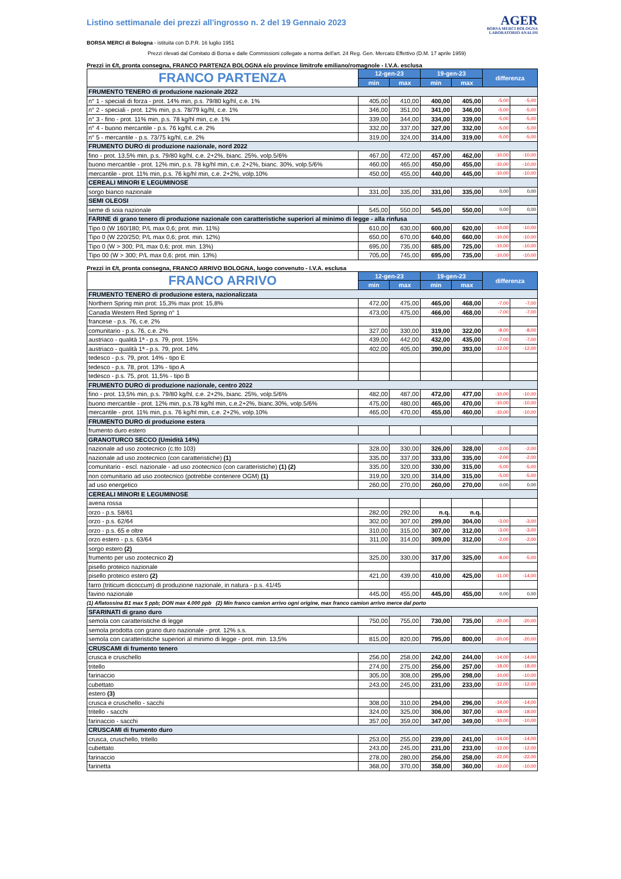Listino settimanale dei prezzi all'ingrosso n. 2 del 19 Gennaio 2023
BORSA MERCI di Bologna - istituita con D.P.R. 16 luglio 1951
AGER
BORSA MERCI BOLOGNA
LABORATORIO ANALISI
Prezzi rilevati dal Comitato di Borsa e dalle Commissioni collegate a norma dell'art. 24 Reg. Gen. Mercato Effettivo (D.M. 17 aprile 1959)
Prezzi in €/t, pronta consegna, FRANCO PARTENZA BOLOGNA e/o province limitrofe emiliano/romagnole - I.V.A. esclusa
| FRANCO PARTENZA | 12-gen-23 | | 19-gen-23 | | differenza | |
| --- | --- | --- | --- | --- | --- | --- |
| | min | max | min | max | | |
| FRUMENTO TENERO di produzione nazionale 2022 | | | | | | |
| n° 1 - speciali di forza - prot. 14% min, p.s. 79/80 kg/hl, c.e. 1% | 405,00 | 410,00 | 400,00 | 405,00 | -5,00 | -5,00 |
| n° 2 - speciali - prot. 12% min, p.s. 78/79 kg/hl, c.e. 1% | 346,00 | 351,00 | 341,00 | 346,00 | -5,00 | -5,00 |
| n° 3 - fino - prot. 11% min, p.s. 78 kg/hl min, c.e. 1% | 339,00 | 344,00 | 334,00 | 339,00 | -5,00 | -5,00 |
| n° 4 - buono mercantile - p.s. 76 kg/hl, c.e. 2% | 332,00 | 337,00 | 327,00 | 332,00 | -5,00 | -5,00 |
| n° 5 - mercantile - p.s. 73/75 kg/hl, c.e. 2% | 319,00 | 324,00 | 314,00 | 319,00 | -5,00 | -5,00 |
| FRUMENTO DURO di produzione nazionale, nord 2022 | | | | | | |
| fino - prot. 13,5% min, p.s. 79/80 kg/hl, c.e. 2+2%, bianc. 25%, volp.5/6% | 467,00 | 472,00 | 457,00 | 462,00 | -10,00 | -10,00 |
| buono mercantile - prot. 12% min, p.s. 78 kg/hl min, c.e. 2+2%, bianc. 30%, volp.5/6% | 460,00 | 465,00 | 450,00 | 455,00 | -10,00 | -10,00 |
| mercantile - prot. 11% min, p.s. 76 kg/hl min, c.e. 2+2%, volp.10% | 450,00 | 455,00 | 440,00 | 445,00 | -10,00 | -10,00 |
| CEREALI MINORI E LEGUMINOSE | | | | | | |
| sorgo bianco nazionale | 331,00 | 335,00 | 331,00 | 335,00 | 0,00 | 0,00 |
| SEMI OLEOSI | | | | | | |
| seme di soia nazionale | 545,00 | 550,00 | 545,00 | 550,00 | 0,00 | 0,00 |
| FARINE di grano tenero di produzione nazionale con caratteristiche superiori al minimo di legge - alla rinfusa | | | | | | |
| Tipo 0 (W 160/180; P/L max 0,6; prot. min. 11%) | 610,00 | 630,00 | 600,00 | 620,00 | -10,00 | -10,00 |
| Tipo 0 (W 220/250; P/L max 0,6; prot. min. 12%) | 650,00 | 670,00 | 640,00 | 660,00 | -10,00 | -10,00 |
| Tipo 0 (W > 300; P/L max 0,6; prot. min. 13%) | 695,00 | 735,00 | 685,00 | 725,00 | -10,00 | -10,00 |
| Tipo 00 (W > 300; P/L max 0,6; prot. min. 13%) | 705,00 | 745,00 | 695,00 | 735,00 | -10,00 | -10,00 |
Prezzi in €/t, pronta consegna, FRANCO ARRIVO BOLOGNA, luogo convenuto - I.V.A. esclusa
| FRANCO ARRIVO | 12-gen-23 | | 19-gen-23 | | differenza | |
| --- | --- | --- | --- | --- | --- | --- |
| | min | max | min | max | | |
| FRUMENTO TENERO di produzione estera, nazionalizzata | | | | | | |
| Northern Spring min prot: 15,3% max prot: 15,8% | 472,00 | 475,00 | 465,00 | 468,00 | -7,00 | -7,00 |
| Canada Western Red Spring n° 1 | 473,00 | 475,00 | 466,00 | 468,00 | -7,00 | -7,00 |
| francese - p.s. 76, c.e. 2% | | | | | | |
| comunitario - p.s. 76, c.e. 2% | 327,00 | 330,00 | 319,00 | 322,00 | -8,00 | -8,00 |
| austriaco - qualità 1ª - p.s. 79, prot. 15% | 439,00 | 442,00 | 432,00 | 435,00 | -7,00 | -7,00 |
| austriaco - qualità 1ª - p.s. 79, prot. 14% | 402,00 | 405,00 | 390,00 | 393,00 | -12,00 | -12,00 |
| tedesco - p.s. 79, prot. 14% - tipo E | | | | | | |
| tedesco - p.s. 78, prot. 13% - tipo A | | | | | | |
| tedesco - p.s. 75, prot. 11,5% - tipo B | | | | | | |
| FRUMENTO DURO di produzione nazionale, centro 2022 | | | | | | |
| fino - prot. 13,5% min, p.s. 79/80 kg/hl, c.e. 2+2%, bianc. 25%, volp.5/6% | 482,00 | 487,00 | 472,00 | 477,00 | -10,00 | -10,00 |
| buono mercantile - prot. 12% min, p.s.78 kg/hl min, c.e.2+2%, bianc.30%, volp.5/6% | 475,00 | 480,00 | 465,00 | 470,00 | -10,00 | -10,00 |
| mercantile - prot. 11% min, p.s. 76 kg/hl min, c.e. 2+2%, volp.10% | 465,00 | 470,00 | 455,00 | 460,00 | -10,00 | -10,00 |
| FRUMENTO DURO di produzione estera | | | | | | |
| frumento duro estero | | | | | | |
| GRANOTURCO SECCO (Umidità 14%) | | | | | | |
| nazionale ad uso zootecnico (c.tto 103) | 328,00 | 330,00 | 326,00 | 328,00 | -2,00 | -2,00 |
| nazionale ad uso zootecnico (con caratteristiche) (1) | 335,00 | 337,00 | 333,00 | 335,00 | -2,00 | -2,00 |
| comunitario - escl. nazionale - ad uso zootecnico (con caratteristiche) (1) (2) | 335,00 | 320,00 | 330,00 | 315,00 | -5,00 | -5,00 |
| non comunitario ad uso zootecnico (potrebbe contenere OGM) (1) | 319,00 | 320,00 | 314,00 | 315,00 | -5,00 | -5,00 |
| ad uso energetico | 260,00 | 270,00 | 260,00 | 270,00 | 0,00 | 0,00 |
| CEREALI MINORI E LEGUMINOSE | | | | | | |
| avena rossa | | | | | | |
| orzo - p.s. 58/61 | 282,00 | 292,00 | n.q. | n.q. | | |
| orzo - p.s. 62/64 | 302,00 | 307,00 | 299,00 | 304,00 | -3,00 | -3,00 |
| orzo - p.s. 65 e oltre | 310,00 | 315,00 | 307,00 | 312,00 | -3,00 | -3,00 |
| orzo estero - p.s. 63/64 | 311,00 | 314,00 | 309,00 | 312,00 | -2,00 | -2,00 |
| sorgo estero (2) | | | | | | |
| frumento per uso zootecnico 2) | 325,00 | 330,00 | 317,00 | 325,00 | -8,00 | -5,00 |
| pisello proteico nazionale | | | | | | |
| pisello proteico estero (2) | 421,00 | 439,00 | 410,00 | 425,00 | -11,00 | -14,00 |
| farro (triticum dicoccum) di produzione nazionale, in natura - p.s. 41/45 | | | | | | |
| favino nazionale | 445,00 | 455,00 | 445,00 | 455,00 | 0,00 | 0,00 |
(1) Aflatossina B1 max 5 ppb; DON max 4.000 ppb (2) Min franco camion arrivo ogni origine, max franco camion arrivo merce dal porto
| SFARINATI di grano duro | | | | | | |
| semola con caratteristiche di legge | 750,00 | 755,00 | 730,00 | 735,00 | -20,00 | -20,00 |
| semola prodotta con grano duro nazionale - prot. 12% s.s. | | | | | | |
| semola con caratteristiche superiori al minimo di legge - prot. min. 13,5% | 815,00 | 820,00 | 795,00 | 800,00 | -20,00 | -20,00 |
| CRUSCAMI di frumento tenero | | | | | | |
| crusca e cruschello | 256,00 | 258,00 | 242,00 | 244,00 | -14,00 | -14,00 |
| tritello | 274,00 | 275,00 | 256,00 | 257,00 | -18,00 | -18,00 |
| farinaccio | 305,00 | 308,00 | 295,00 | 298,00 | -10,00 | -10,00 |
| cubettato | 243,00 | 245,00 | 231,00 | 233,00 | -12,00 | -12,00 |
| estero (3) | | | | | | |
| crusca e cruschello - sacchi | 308,00 | 310,00 | 294,00 | 296,00 | -14,00 | -14,00 |
| tritello - sacchi | 324,00 | 325,00 | 306,00 | 307,00 | -18,00 | -18,00 |
| farinaccio - sacchi | 357,00 | 359,00 | 347,00 | 349,00 | -10,00 | -10,00 |
| CRUSCAMI di frumento duro | | | | | | |
| crusca, cruschello, tritello | 253,00 | 255,00 | 239,00 | 241,00 | -14,00 | -14,00 |
| cubettato | 243,00 | 245,00 | 231,00 | 233,00 | -12,00 | -12,00 |
| farinaccio | 278,00 | 280,00 | 256,00 | 258,00 | -22,00 | -22,00 |
| farinetta | 368,00 | 370,00 | 358,00 | 360,00 | -10,00 | -10,00 |